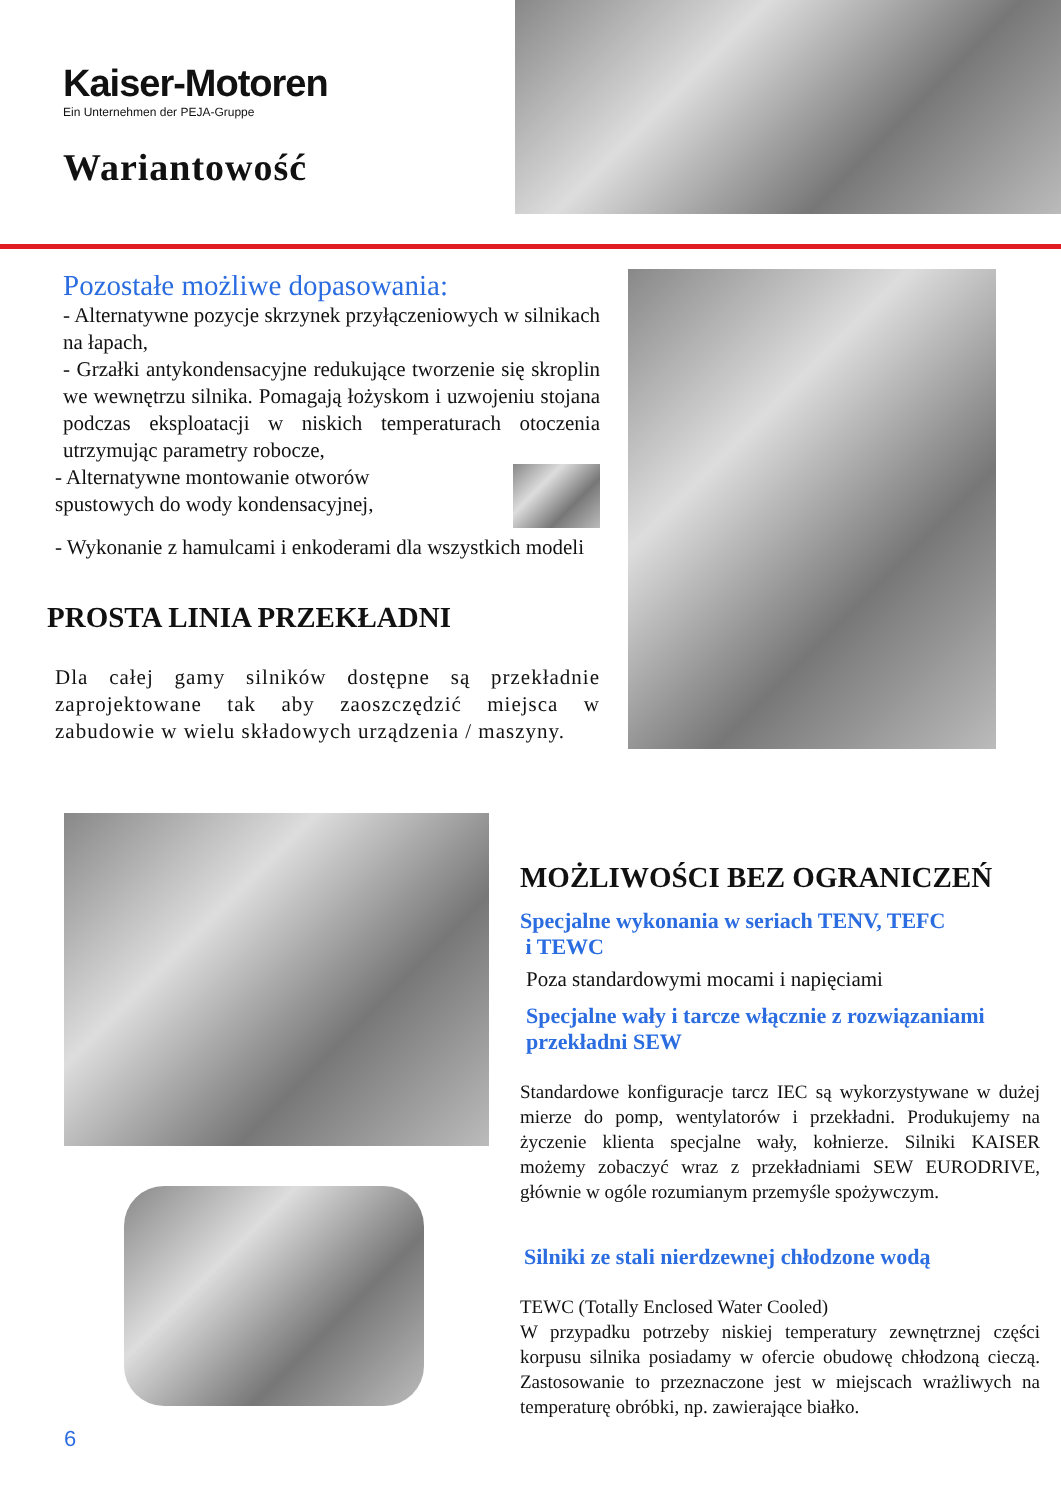Kaiser-Motoren
Ein Unternehmen der PEJA-Gruppe
Wariantowość
Pozostałe możliwe dopasowania:
- Alternatywne pozycje skrzynek przyłączeniowych w silnikach na łapach,
- Grzałki antykondensacyjne redukujące tworzenie się skroplin we wewnętrzu silnika. Pomagają łożyskom i uzwojeniu stojana podczas eksploatacji w niskich temperaturach otoczenia utrzymując parametry robocze,
- Alternatywne montowanie otworów
spustowych do wody kondensacyjnej,
- Wykonanie z hamulcami i enkoderami dla wszystkich modeli
PROSTA LINIA PRZEKŁADNI
Dla całej gamy silników dostępne są przekładnie zaprojektowane tak aby zaoszczędzić miejsca w zabudowie w wielu składowych urządzenia / maszyny.
6
MOŻLIWOŚCI BEZ OGRANICZEŃ
Specjalne wykonania w seriach TENV, TEFC
i TEWC
Poza standardowymi mocami i napięciami
Specjalne wały i tarcze włącznie z rozwiązaniami przekładni SEW
Standardowe konfiguracje tarcz IEC są wykorzystywane w dużej mierze do pomp, wentylatorów i przekładni. Produkujemy na życzenie klienta specjalne wały, kołnierze. Silniki KAISER możemy zobaczyć wraz z przekładniami SEW EURODRIVE, głównie w ogóle rozumianym przemyśle spożywczym.
Silniki ze stali nierdzewnej chłodzone wodą
TEWC (Totally Enclosed Water Cooled)
W przypadku potrzeby niskiej temperatury zewnętrznej części korpusu silnika posiadamy w ofercie obudowę chłodzoną cieczą. Zastosowanie to przeznaczone jest w miejscach wrażliwych na temperaturę obróbki, np. zawierające białko.